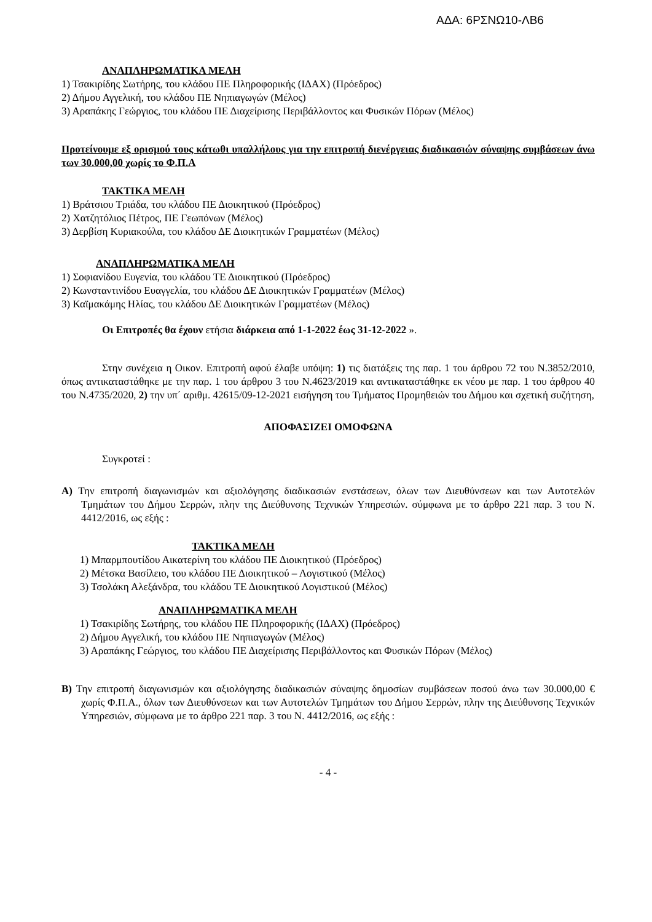ΑΔΑ: 6ΡΣΝΩ10-ΛΒ6
ΑΝΑΠΛΗΡΩΜΑΤΙΚΑ ΜΕΛΗ
1) Τσακιρίδης Σωτήρης, του κλάδου ΠΕ Πληροφορικής (ΙΔΑΧ) (Πρόεδρος)
2) Δήμου Αγγελική, του κλάδου ΠΕ Νηπιαγωγών (Μέλος)
3) Αραπάκης Γεώργιος, του κλάδου ΠΕ Διαχείρισης Περιβάλλοντος και Φυσικών Πόρων (Μέλος)
Προτείνουμε εξ ορισμού τους κάτωθι υπαλλήλους για την επιτροπή διενέργειας διαδικασιών σύναψης συμβάσεων άνω των 30.000,00 χωρίς το Φ.Π.Α
ΤΑΚΤΙΚΑ ΜΕΛΗ
1) Βράτσιου Τριάδα, του κλάδου ΠΕ Διοικητικού (Πρόεδρος)
2) Χατζητόλιος Πέτρος, ΠΕ Γεωπόνων (Μέλος)
3) Δερβίση Κυριακούλα, του κλάδου ΔΕ Διοικητικών Γραμματέων (Μέλος)
ΑΝΑΠΛΗΡΩΜΑΤΙΚΑ ΜΕΛΗ
1) Σοφιανίδου Ευγενία, του κλάδου ΤΕ Διοικητικού (Πρόεδρος)
2) Κωνσταντινίδου Ευαγγελία, του κλάδου ΔΕ Διοικητικών Γραμματέων (Μέλος)
3) Καϊμακάμης Ηλίας, του κλάδου ΔΕ Διοικητικών Γραμματέων (Μέλος)
Οι Επιτροπές θα έχουν ετήσια διάρκεια από 1-1-2022 έως 31-12-2022 ».
Στην συνέχεια η Οικον. Επιτροπή αφού έλαβε υπόψη: 1) τις διατάξεις της παρ. 1 του άρθρου 72 του Ν.3852/2010, όπως αντικαταστάθηκε με την παρ. 1 του άρθρου 3 του Ν.4623/2019 και αντικαταστάθηκε εκ νέου με παρ. 1 του άρθρου 40 του Ν.4735/2020, 2) την υπ΄ αριθμ. 42615/09-12-2021 εισήγηση του Τμήματος Προμηθειών του Δήμου και σχετική συζήτηση,
ΑΠΟΦΑΣΙΖΕΙ ΟΜΟΦΩΝΑ
Συγκροτεί :
Α) Την επιτροπή διαγωνισμών και αξιολόγησης διαδικασιών ενστάσεων, όλων των Διευθύνσεων και των Αυτοτελών Τμημάτων του Δήμου Σερρών, πλην της Διεύθυνσης Τεχνικών Υπηρεσιών. σύμφωνα με το άρθρο 221 παρ. 3 του Ν. 4412/2016, ως εξής :
ΤΑΚΤΙΚΑ ΜΕΛΗ
1) Μπαρμπουτίδου Αικατερίνη του κλάδου ΠΕ Διοικητικού (Πρόεδρος)
2) Μέτσκα Βασίλειο, του κλάδου ΠΕ Διοικητικού – Λογιστικού (Μέλος)
3) Τσολάκη Αλεξάνδρα, του κλάδου ΤΕ Διοικητικού Λογιστικού (Μέλος)
ΑΝΑΠΛΗΡΩΜΑΤΙΚΑ ΜΕΛΗ
1) Τσακιρίδης Σωτήρης, του κλάδου ΠΕ Πληροφορικής (ΙΔΑΧ) (Πρόεδρος)
2) Δήμου Αγγελική, του κλάδου ΠΕ Νηπιαγωγών (Μέλος)
3) Αραπάκης Γεώργιος, του κλάδου ΠΕ Διαχείρισης Περιβάλλοντος και Φυσικών Πόρων (Μέλος)
Β) Την επιτροπή διαγωνισμών και αξιολόγησης διαδικασιών σύναψης δημοσίων συμβάσεων ποσού άνω των 30.000,00 € χωρίς Φ.Π.Α., όλων των Διευθύνσεων και των Αυτοτελών Τμημάτων του Δήμου Σερρών, πλην της Διεύθυνσης Τεχνικών Υπηρεσιών, σύμφωνα με το άρθρο 221 παρ. 3 του Ν. 4412/2016, ως εξής :
- 4 -